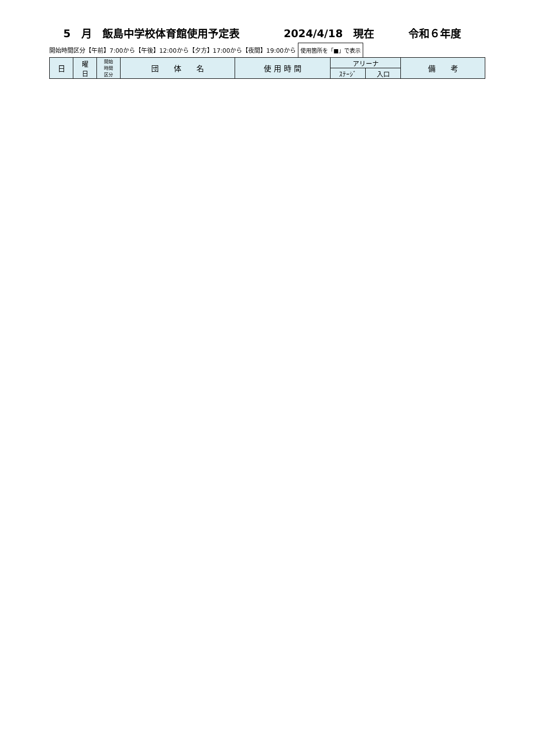5　月　飯島中学校体育館使用予定表 2024/4/18　現在 令和６年度
開始時間区分【午前】7:00から【午後】12:00から【夕方】17:00から【夜間】19:00から 使用箇所を「■」で表示
| 日 | 曜 日 | 開始 時間 区分 | 団 体 名 | 使 用 時 間 | アリーナ | | 備 考 |
| --- | --- | --- | --- | --- | --- | --- | --- |
| | | | | | ｽﾃｰｼﾞ | 入口 | |